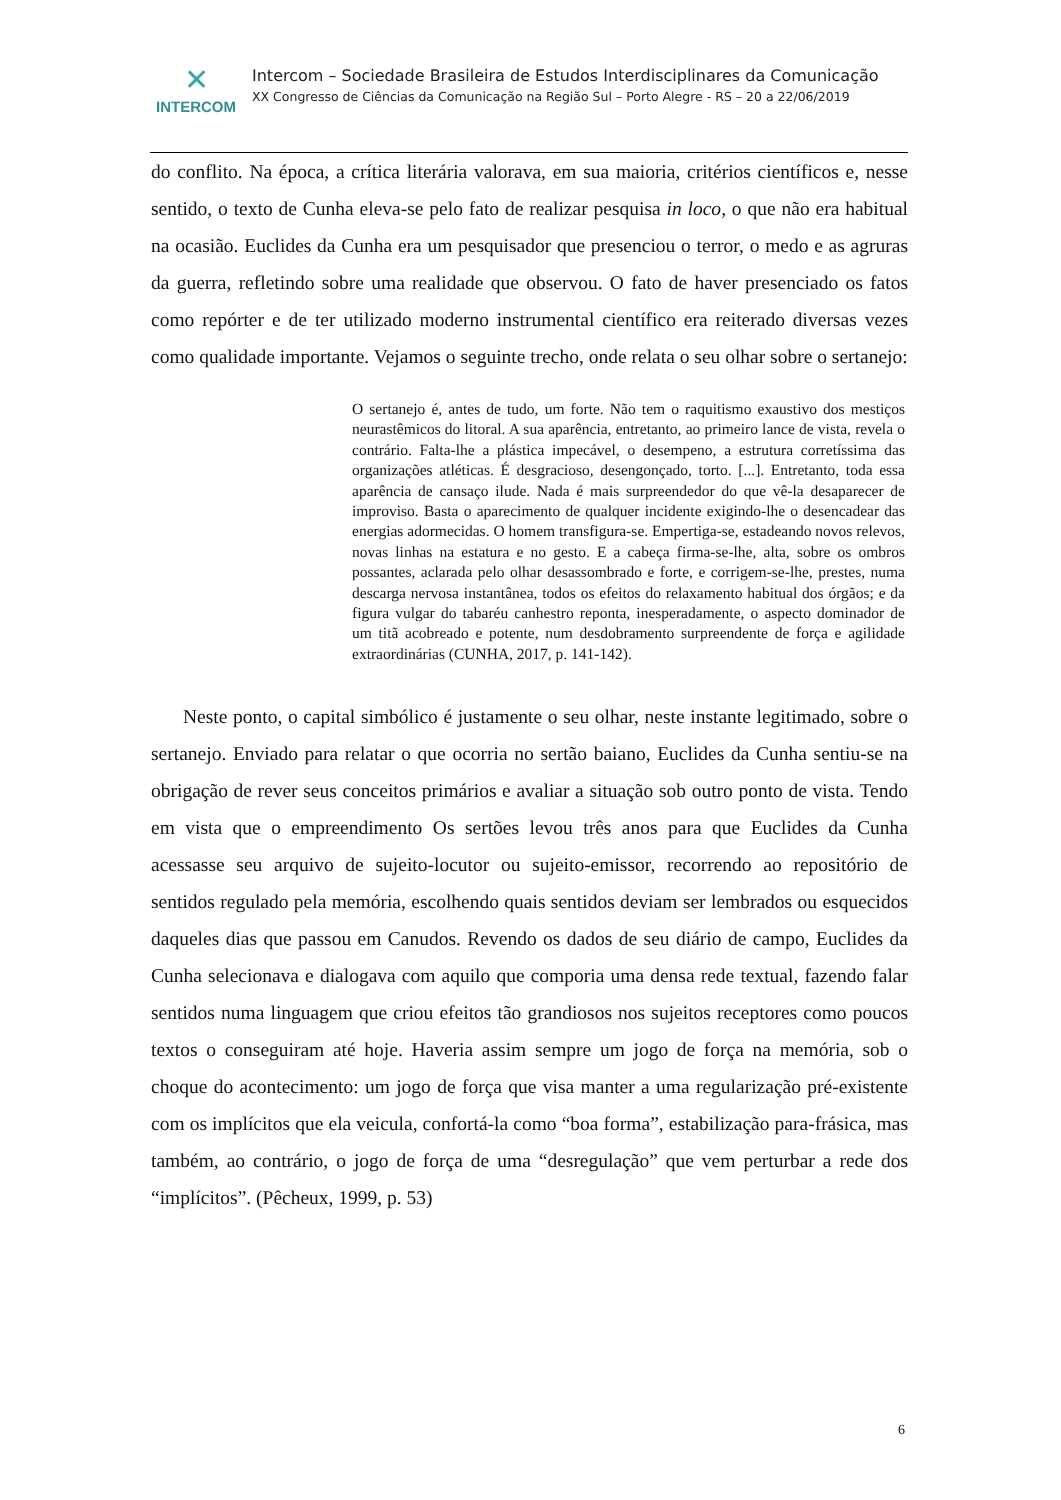✕
INTERCOM
Intercom – Sociedade Brasileira de Estudos Interdisciplinares da Comunicação
XX Congresso de Ciências da Comunicação na Região Sul – Porto Alegre - RS – 20 a 22/06/2019
do conflito. Na época, a crítica literária valorava, em sua maioria, critérios científicos e, nesse sentido, o texto de Cunha eleva-se pelo fato de realizar pesquisa in loco, o que não era habitual na ocasião. Euclides da Cunha era um pesquisador que presenciou o terror, o medo e as agruras da guerra, refletindo sobre uma realidade que observou. O fato de haver presenciado os fatos como repórter e de ter utilizado moderno instrumental científico era reiterado diversas vezes como qualidade importante. Vejamos o seguinte trecho, onde relata o seu olhar sobre o sertanejo:
O sertanejo é, antes de tudo, um forte. Não tem o raquitismo exaustivo dos mestiços neurastêmicos do litoral. A sua aparência, entretanto, ao primeiro lance de vista, revela o contrário. Falta-lhe a plástica impecável, o desempeno, a estrutura corretíssima das organizações atléticas. É desgracioso, desengonçado, torto. [...]. Entretanto, toda essa aparência de cansaço ilude. Nada é mais surpreendedor do que vê-la desaparecer de improviso. Basta o aparecimento de qualquer incidente exigindo-lhe o desencadear das energias adormecidas. O homem transfigura-se. Empertiga-se, estadeando novos relevos, novas linhas na estatura e no gesto. E a cabeça firma-se-lhe, alta, sobre os ombros possantes, aclarada pelo olhar desassombrado e forte, e corrigem-se-lhe, prestes, numa descarga nervosa instantânea, todos os efeitos do relaxamento habitual dos órgãos; e da figura vulgar do tabaréu canhestro reponta, inesperadamente, o aspecto dominador de um titã acobreado e potente, num desdobramento surpreendente de força e agilidade extraordinárias (CUNHA, 2017, p. 141-142).
Neste ponto, o capital simbólico é justamente o seu olhar, neste instante legitimado, sobre o sertanejo. Enviado para relatar o que ocorria no sertão baiano, Euclides da Cunha sentiu-se na obrigação de rever seus conceitos primários e avaliar a situação sob outro ponto de vista. Tendo em vista que o empreendimento Os sertões levou três anos para que Euclides da Cunha acessasse seu arquivo de sujeito-locutor ou sujeito-emissor, recorrendo ao repositório de sentidos regulado pela memória, escolhendo quais sentidos deviam ser lembrados ou esquecidos daqueles dias que passou em Canudos. Revendo os dados de seu diário de campo, Euclides da Cunha selecionava e dialogava com aquilo que comporia uma densa rede textual, fazendo falar sentidos numa linguagem que criou efeitos tão grandiosos nos sujeitos receptores como poucos textos o conseguiram até hoje. Haveria assim sempre um jogo de força na memória, sob o choque do acontecimento: um jogo de força que visa manter a uma regularização pré-existente com os implícitos que ela veicula, confortá-la como “boa forma”, estabilização para-frásica, mas também, ao contrário, o jogo de força de uma “desregulação” que vem perturbar a rede dos “implícitos”. (Pêcheux, 1999, p. 53)
6